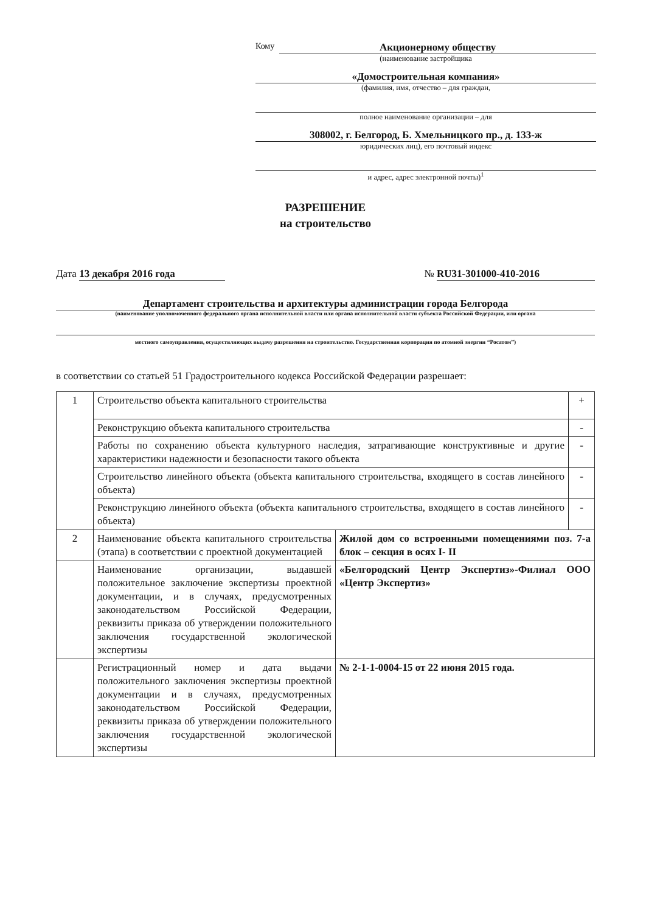Кому
Акционерному обществу
(наименование застройщика
«Домостроительная компания»
(фамилия, имя, отчество – для граждан,
полное наименование организации – для
308002, г. Белгород, Б. Хмельницкого пр., д. 133-ж
юридических лиц), его почтовый индекс
и адрес, адрес электронной почты)<sup>1</sup>
РАЗРЕШЕНИЕ
на строительство
Дата 13 декабря 2016 года № RU31-301000-410-2016
Департамент строительства и архитектуры администрации города Белгорода
(наименование уполномоченного федерального органа исполнительной власти или органа исполнительной власти субъекта Российской Федерации, или органа
местного самоуправления, осуществляющих выдачу разрешения на строительство. Государственная корпорация по атомной энергии “Росатом”)
в соответствии со статьей 51 Градостроительного кодекса Российской Федерации разрешает:
| 1 | Строительство объекта капитального строительства | | + |
| | Реконструкцию объекта капитального строительства | | - |
| | Работы по сохранению объекта культурного наследия, затрагивающие конструктивные и другие характеристики надежности и безопасности такого объекта | | - |
| | Строительство линейного объекта (объекта капитального строительства, входящего в состав линейного объекта) | | - |
| | Реконструкцию линейного объекта (объекта капитального строительства, входящего в состав линейного объекта) | | - |
| 2 | Наименование объекта капитального строительства (этапа) в соответствии с проектной документацией | Жилой дом со встроенными помещениями поз. 7-а блок – секция в осях I- II | |
| | Наименование организации, выдавшей положительное заключение экспертизы проектной документации, и в случаях, предусмотренных законодательством Российской Федерации, реквизиты приказа об утверждении положительного заключения государственной экологической экспертизы | «Белгородский Центр Экспертиз»-Филиал ООО «Центр Экспертиз» | |
| | Регистрационный номер и дата выдачи положительного заключения экспертизы проектной документации и в случаях, предусмотренных законодательством Российской Федерации, реквизиты приказа об утверждении положительного заключения государственной экологической экспертизы | № 2-1-1-0004-15 от 22 июня 2015 года. | |